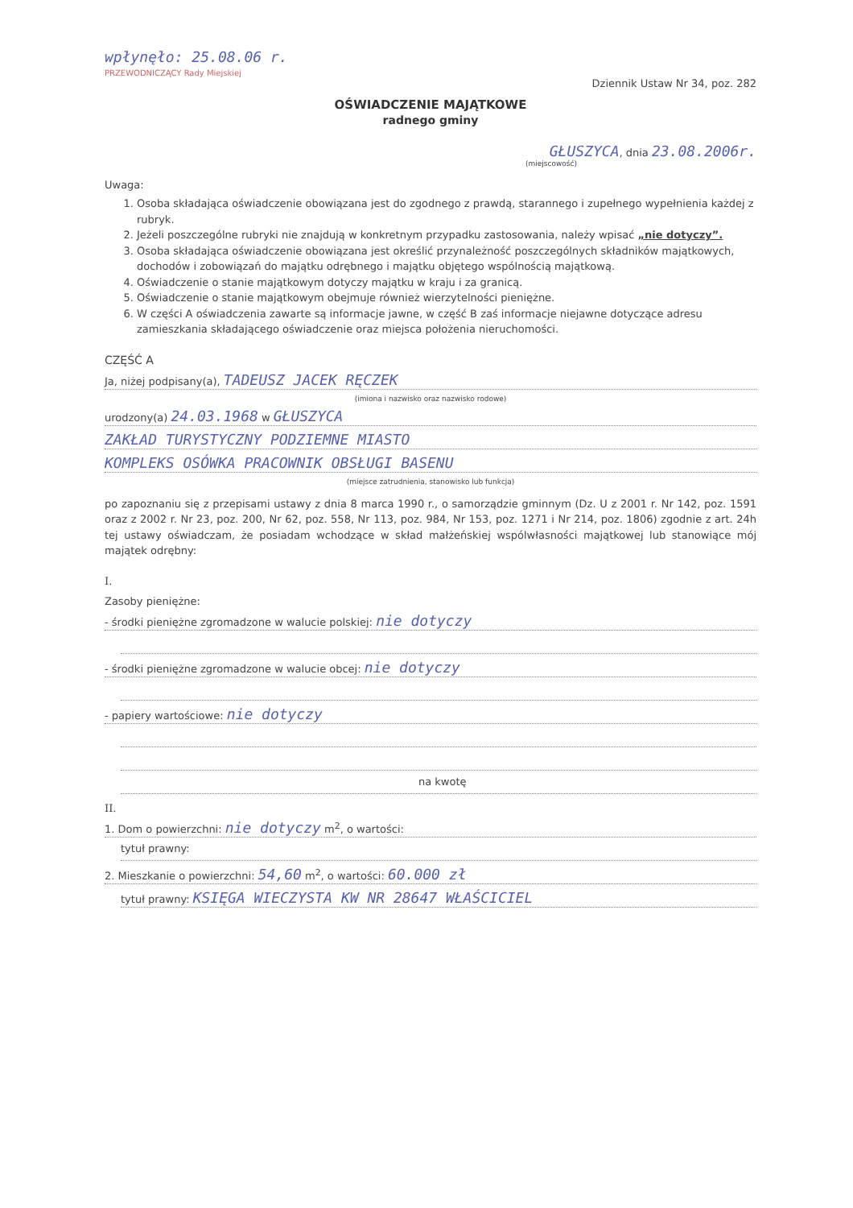wpłynęło: 25.08.06 r.
PRZEWODNICZĄCY Rady Miejskiej
Dziennik Ustaw Nr 34, poz. 282
OŚWIADCZENIE MAJĄTKOWE
radnego gminy
GŁUSZYCA, dnia 23.08.2006r.
(miejscowość)
Uwaga:
1. Osoba składająca oświadczenie obowiązana jest do zgodnego z prawdą, starannego i zupełnego wypełnienia każdej z rubryk.
2. Jeżeli poszczególne rubryki nie znajdują w konkretnym przypadku zastosowania, należy wpisać „nie dotyczy”.
3. Osoba składająca oświadczenie obowiązana jest określić przynależność poszczególnych składników majątkowych, dochodów i zobowiązań do majątku odrębnego i majątku objętego wspólnością majątkową.
4. Oświadczenie o stanie majątkowym dotyczy majątku w kraju i za granicą.
5. Oświadczenie o stanie majątkowym obejmuje również wierzytelności pieniężne.
6. W części A oświadczenia zawarte są informacje jawne, w część B zaś informacje niejawne dotyczące adresu zamieszkania składającego oświadczenie oraz miejsca położenia nieruchomości.
CZĘŚĆ A
Ja, niżej podpisany(a), TADEUSZ JACEK RĘCZEK
(imiona i nazwisko oraz nazwisko rodowe)
urodzony(a) 24.03.1968 w GŁUSZYCA
ZAKŁAD TURYSTYCZNY PODZIEMNE MIASTO
KOMPLEKS OSÓWKA PRACOWNIK OBSŁUGI BASENU
(miejsce zatrudnienia, stanowisko lub funkcja)
po zapoznaniu się z przepisami ustawy z dnia 8 marca 1990 r., o samorządzie gminnym (Dz. U z 2001 r. Nr 142, poz. 1591 oraz z 2002 r. Nr 23, poz. 200, Nr 62, poz. 558, Nr 113, poz. 984, Nr 153, poz. 1271 i Nr 214, poz. 1806) zgodnie z art. 24h tej ustawy oświadczam, że posiadam wchodzące w skład małżeńskiej wspólwłasności majątkowej lub stanowiące mój majątek odrębny:
I.
Zasoby pieniężne:
- środki pieniężne zgromadzone w walucie polskiej: nie dotyczy
- środki pieniężne zgromadzone w walucie obcej: nie dotyczy
- papiery wartościowe: nie dotyczy
na kwotę
II.
1. Dom o powierzchni: nie dotyczy m<sup>2</sup>, o wartości:
tytuł prawny:
2. Mieszkanie o powierzchni: 54,60 m<sup>2</sup>, o wartości: 60.000 zł
tytuł prawny: KSIĘGA WIECZYSTA KW NR 28647 WŁAŚCICIEL